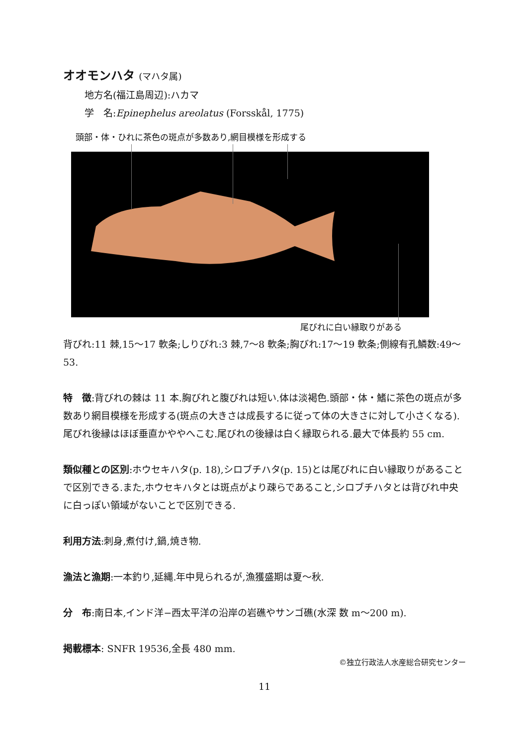オオモンハタ (マハタ属)
地方名(福江島周辺):ハカマ
学　名:Epinephelus areolatus (Forsskål, 1775)
頭部・体・ひれに茶色の斑点が多数あり,網目模様を形成する
尾びれに白い縁取りがある
背びれ:11 棘,15〜17 軟条;しりびれ:3 棘,7〜8 軟条;胸びれ:17〜19 軟条;側線有孔鱗数:49〜53.
特　徴:背びれの棘は 11 本.胸びれと腹びれは短い.体は淡褐色.頭部・体・鰭に茶色の斑点が多数あり網目模様を形成する(斑点の大きさは成長するに従って体の大きさに対して小さくなる).尾びれ後縁はほぼ垂直かややへこむ.尾びれの後縁は白く縁取られる.最大で体長約 55 cm.
類似種との区別:ホウセキハタ(p. 18),シロブチハタ(p. 15)とは尾びれに白い縁取りがあることで区別できる.また,ホウセキハタとは斑点がより疎らであること,シロブチハタとは背びれ中央に白っぽい領域がないことで区別できる.
利用方法:刺身,煮付け,鍋,焼き物.
漁法と漁期:一本釣り,延縄.年中見られるが,漁獲盛期は夏〜秋.
分　布:南日本,インド洋−西太平洋の沿岸の岩礁やサンゴ礁(水深 数 m〜200 m).
掲載標本: SNFR 19536,全長 480 mm.
©独立行政法人水産総合研究センター
11